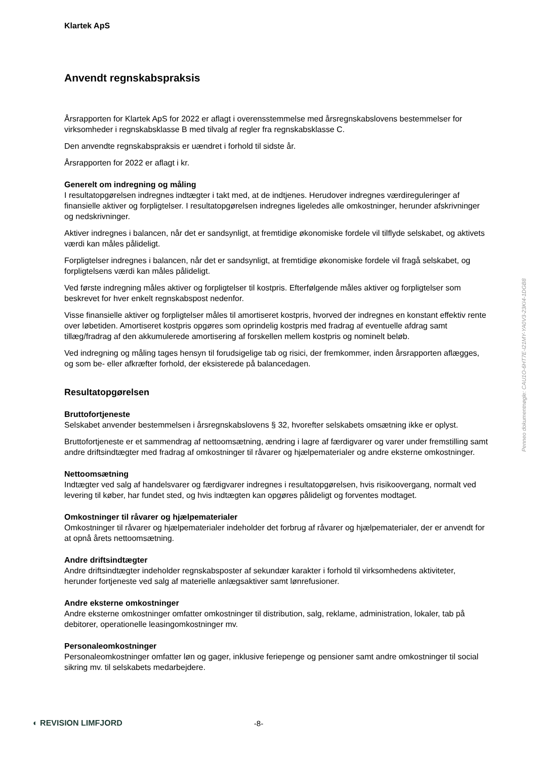Klartek ApS
Anvendt regnskabspraksis
Årsrapporten for Klartek ApS for 2022 er aflagt i overensstemmelse med årsregnskabslovens bestemmelser for virksomheder i regnskabsklasse B med tilvalg af regler fra regnskabsklasse C.
Den anvendte regnskabspraksis er uændret i forhold til sidste år.
Årsrapporten for 2022 er aflagt i kr.
Generelt om indregning og måling
I resultatopgørelsen indregnes indtægter i takt med, at de indtjenes. Herudover indregnes værdireguleringer af finansielle aktiver og forpligtelser. I resultatopgørelsen indregnes ligeledes alle omkostninger, herunder afskrivninger og nedskrivninger.
Aktiver indregnes i balancen, når det er sandsynligt, at fremtidige økonomiske fordele vil tilflyde selskabet, og aktivets værdi kan måles pålideligt.
Forpligtelser indregnes i balancen, når det er sandsynligt, at fremtidige økonomiske fordele vil fragå selskabet, og forpligtelsens værdi kan måles pålideligt.
Ved første indregning måles aktiver og forpligtelser til kostpris. Efterfølgende måles aktiver og forpligtelser som beskrevet for hver enkelt regnskabspost nedenfor.
Visse finansielle aktiver og forpligtelser måles til amortiseret kostpris, hvorved der indregnes en konstant effektiv rente over løbetiden. Amortiseret kostpris opgøres som oprindelig kostpris med fradrag af eventuelle afdrag samt tillæg/fradrag af den akkumulerede amortisering af forskellen mellem kostpris og nominelt beløb.
Ved indregning og måling tages hensyn til forudsigelige tab og risici, der fremkommer, inden årsrapporten aflægges, og som be- eller afkræfter forhold, der eksisterede på balancedagen.
Resultatopgørelsen
Bruttofortjeneste
Selskabet anvender bestemmelsen i årsregnskabslovens § 32, hvorefter selskabets omsætning ikke er oplyst.
Bruttofortjeneste er et sammendrag af nettoomsætning, ændring i lagre af færdigvarer og varer under fremstilling samt andre driftsindtægter med fradrag af omkostninger til råvarer og hjælpematerialer og andre eksterne omkostninger.
Nettoomsætning
Indtægter ved salg af handelsvarer og færdigvarer indregnes i resultatopgørelsen, hvis risikoovergang, normalt ved levering til køber, har fundet sted, og hvis indtægten kan opgøres pålideligt og forventes modtaget.
Omkostninger til råvarer og hjælpematerialer
Omkostninger til råvarer og hjælpematerialer indeholder det forbrug af råvarer og hjælpematerialer, der er anvendt for at opnå årets nettoomsætning.
Andre driftsindtægter
Andre driftsindtægter indeholder regnskabsposter af sekundær karakter i forhold til virksomhedens aktiviteter, herunder fortjeneste ved salg af materielle anlægsaktiver samt lønrefusioner.
Andre eksterne omkostninger
Andre eksterne omkostninger omfatter omkostninger til distribution, salg, reklame, administration, lokaler, tab på debitorer, operationelle leasingomkostninger mv.
Personaleomkostninger
Personaleomkostninger omfatter løn og gager, inklusive feriepenge og pensioner samt andre omkostninger til social sikring mv. til selskabets medarbejdere.
Penneo dokumentnøgle: CAU1O-6HT7E-I21MY-YA0V3-23KI4-1DGB8
◐ REVISION LIMFJORD -8-